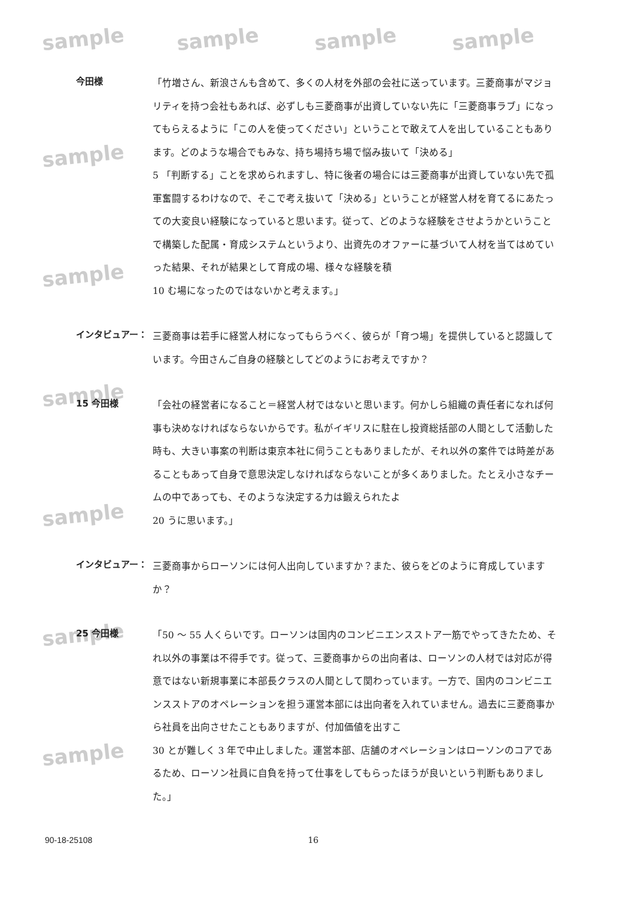sample sample sample sample
sample
sample
sample
sample
sample
sample
今田様
「竹増さん、新浪さんも含めて、多くの人材を外部の会社に送っています。三菱商事がマジョリティを持つ会社もあれば、必ずしも三菱商事が出資していない先に「三菱商事ラブ」になってもらえるように「この人を使ってください」ということで敢えて人を出していることもあります。どのような場合でもみな、持ち場持ち場で悩み抜いて「決める」
5 「判断する」ことを求められますし、特に後者の場合には三菱商事が出資していない先で孤軍奮闘するわけなので、そこで考え抜いて「決める」ということが経営人材を育てるにあたっての大変良い経験になっていると思います。従って、どのような経験をさせようかということで構築した配属・育成システムというより、出資先のオファーに基づいて人材を当てはめていった結果、それが結果として育成の場、様々な経験を積
10 む場になったのではないかと考えます。」
インタビュアー：
三菱商事は若手に経営人材になってもらうべく、彼らが「育つ場」を提供していると認識しています。今田さんご自身の経験としてどのようにお考えですか？
15 今田様
「会社の経営者になること＝経営人材ではないと思います。何かしら組織の責任者になれば何事も決めなければならないからです。私がイギリスに駐在し投資総括部の人間として活動した時も、大きい事案の判断は東京本社に伺うこともありましたが、それ以外の案件では時差があることもあって自身で意思決定しなければならないことが多くありました。たとえ小さなチームの中であっても、そのような決定する力は鍛えられたよ
20 うに思います。」
インタビュアー：
三菱商事からローソンには何人出向していますか？また、彼らをどのように育成していますか？
25 今田様
「50 ～ 55 人くらいです。ローソンは国内のコンビニエンスストア一筋でやってきたため、それ以外の事業は不得手です。従って、三菱商事からの出向者は、ローソンの人材では対応が得意ではない新規事業に本部長クラスの人間として関わっています。一方で、国内のコンビニエンスストアのオペレーションを担う運営本部には出向者を入れていません。過去に三菱商事から社員を出向させたこともありますが、付加価値を出すこ
30 とが難しく 3 年で中止しました。運営本部、店舗のオペレーションはローソンのコアであるため、ローソン社員に自負を持って仕事をしてもらったほうが良いという判断もありました。」
90-18-25108 16